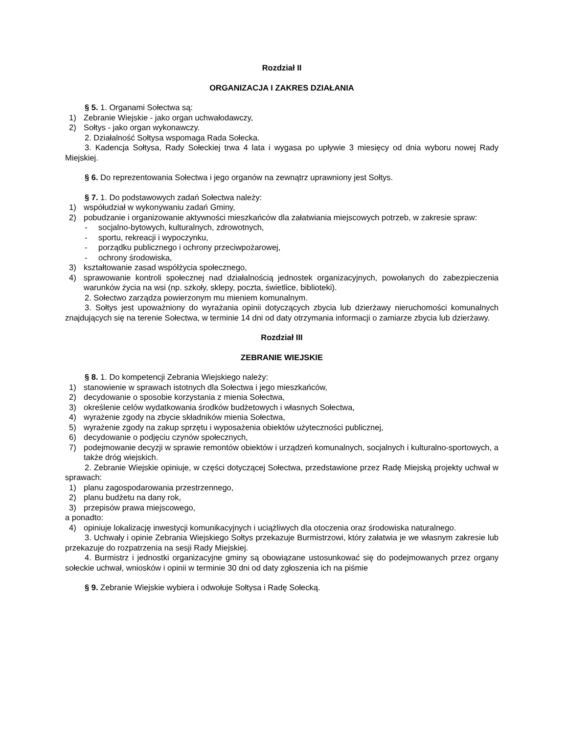Rozdział II
ORGANIZACJA I ZAKRES DZIAŁANIA
§ 5. 1. Organami Sołectwa są:
1) Zebranie Wiejskie - jako organ uchwałodawczy,
2) Sołtys - jako organ wykonawczy.
2. Działalność Sołtysa wspomaga Rada Sołecka.
3. Kadencja Sołtysa, Rady Sołeckiej trwa 4 lata i wygasa po upływie 3 miesięcy od dnia wyboru nowej Rady Miejskiej.
§ 6. Do reprezentowania Sołectwa i jego organów na zewnątrz uprawniony jest Sołtys.
§ 7. 1. Do podstawowych zadań Sołectwa należy:
1) współudział w wykonywaniu zadań Gminy,
2) pobudzanie i organizowanie aktywności mieszkańców dla załatwiania miejscowych potrzeb, w zakresie spraw:
- socjalno-bytowych, kulturalnych, zdrowotnych,
- sportu, rekreacji i wypoczynku,
- porządku publicznego i ochrony przeciwpożarowej,
- ochrony środowiska,
3) kształtowanie zasad współżycia społecznego,
4) sprawowanie kontroli społecznej nad działalnością jednostek organizacyjnych, powołanych do zabezpieczenia warunków życia na wsi (np. szkoły, sklepy, poczta, świetlice, biblioteki).
2. Sołectwo zarządza powierzonym mu mieniem komunalnym.
3. Sołtys jest upoważniony do wyrażania opinii dotyczących zbycia lub dzierżawy nieruchomości komunalnych znajdujących się na terenie Sołectwa, w terminie 14 dni od daty otrzymania informacji o zamiarze zbycia lub dzierżawy.
Rozdział III
ZEBRANIE WIEJSKIE
§ 8. 1. Do kompetencji Zebrania Wiejskiego należy:
1) stanowienie w sprawach istotnych dla Sołectwa i jego mieszkańców,
2) decydowanie o sposobie korzystania z mienia Sołectwa,
3) określenie celów wydatkowania środków budżetowych i własnych Sołectwa,
4) wyrażenie zgody na zbycie składników mienia Sołectwa,
5) wyrażenie zgody na zakup sprzętu i wyposażenia obiektów użyteczności publicznej,
6) decydowanie o podjęciu czynów społecznych,
7) podejmowanie decyzji w sprawie remontów obiektów i urządzeń komunalnych, socjalnych i kulturalno-sportowych, a także dróg wiejskich.
2. Zebranie Wiejskie opiniuje, w części dotyczącej Sołectwa, przedstawione przez Radę Miejską projekty uchwał w sprawach:
1) planu zagospodarowania przestrzennego,
2) planu budżetu na dany rok,
3) przepisów prawa miejscowego,
a ponadto:
4) opiniuje lokalizację inwestycji komunikacyjnych i uciążliwych dla otoczenia oraz środowiska naturalnego.
3. Uchwały i opinie Zebrania Wiejskiego Sołtys przekazuje Burmistrzowi, który załatwia je we własnym zakresie lub przekazuje do rozpatrzenia na sesji Rady Miejskiej.
4. Burmistrz i jednostki organizacyjne gminy są obowiązane ustosunkować się do podejmowanych przez organy sołeckie uchwał, wniosków i opinii w terminie 30 dni od daty zgłoszenia ich na piśmie
§ 9. Zebranie Wiejskie wybiera i odwołuje Sołtysa i Radę Sołecką.